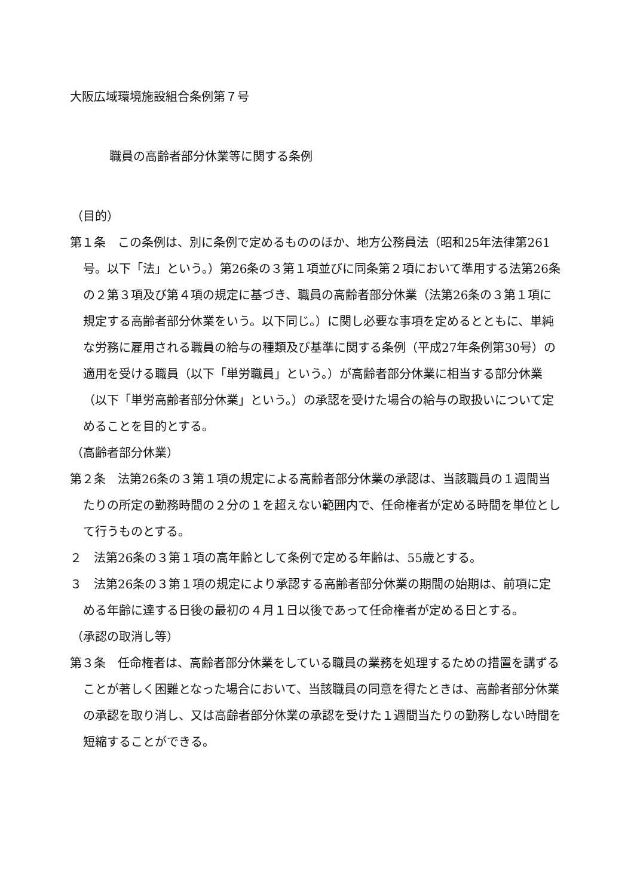大阪広域環境施設組合条例第７号
職員の高齢者部分休業等に関する条例
（目的）
第１条　この条例は、別に条例で定めるもののほか、地方公務員法（昭和25年法律第261号。以下「法」という。）第26条の３第１項並びに同条第２項において準用する法第26条の２第３項及び第４項の規定に基づき、職員の高齢者部分休業（法第26条の３第１項に規定する高齢者部分休業をいう。以下同じ。）に関し必要な事項を定めるとともに、単純な労務に雇用される職員の給与の種類及び基準に関する条例（平成27年条例第30号）の適用を受ける職員（以下「単労職員」という。）が高齢者部分休業に相当する部分休業（以下「単労高齢者部分休業」という。）の承認を受けた場合の給与の取扱いについて定めることを目的とする。
（高齢者部分休業）
第２条　法第26条の３第１項の規定による高齢者部分休業の承認は、当該職員の１週間当たりの所定の勤務時間の２分の１を超えない範囲内で、任命権者が定める時間を単位として行うものとする。
２　法第26条の３第１項の高年齢として条例で定める年齢は、55歳とする。
３　法第26条の３第１項の規定により承認する高齢者部分休業の期間の始期は、前項に定める年齢に達する日後の最初の４月１日以後であって任命権者が定める日とする。
（承認の取消し等）
第３条　任命権者は、高齢者部分休業をしている職員の業務を処理するための措置を講ずることが著しく困難となった場合において、当該職員の同意を得たときは、高齢者部分休業の承認を取り消し、又は高齢者部分休業の承認を受けた１週間当たりの勤務しない時間を短縮することができる。